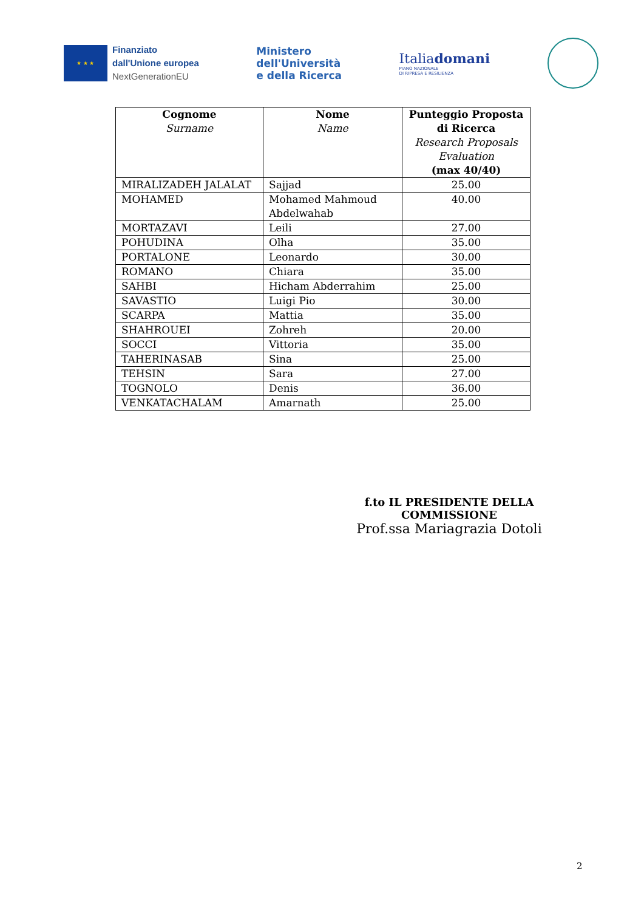★ ★ ★
Finanziato
dall'Unione europea
NextGenerationEU
Ministero
dell'Università
e della Ricerca
Italiadomani
PIANO NAZIONALE
DI RIPRESA E RESILIENZA
| Cognome Surname | Nome Name | Punteggio Proposta di Ricerca Research Proposals Evaluation (max 40/40) |
| --- | --- | --- |
| MIRALIZADEH JALALAT | Sajjad | 25.00 |
| MOHAMED | Mohamed Mahmoud Abdelwahab | 40.00 |
| MORTAZAVI | Leili | 27.00 |
| POHUDINA | Olha | 35.00 |
| PORTALONE | Leonardo | 30.00 |
| ROMANO | Chiara | 35.00 |
| SAHBI | Hicham Abderrahim | 25.00 |
| SAVASTIO | Luigi Pio | 30.00 |
| SCARPA | Mattia | 35.00 |
| SHAHROUEI | Zohreh | 20.00 |
| SOCCI | Vittoria | 35.00 |
| TAHERINASAB | Sina | 25.00 |
| TEHSIN | Sara | 27.00 |
| TOGNOLO | Denis | 36.00 |
| VENKATACHALAM | Amarnath | 25.00 |
f.to IL PRESIDENTE DELLA COMMISSIONE
Prof.ssa Mariagrazia Dotoli
2